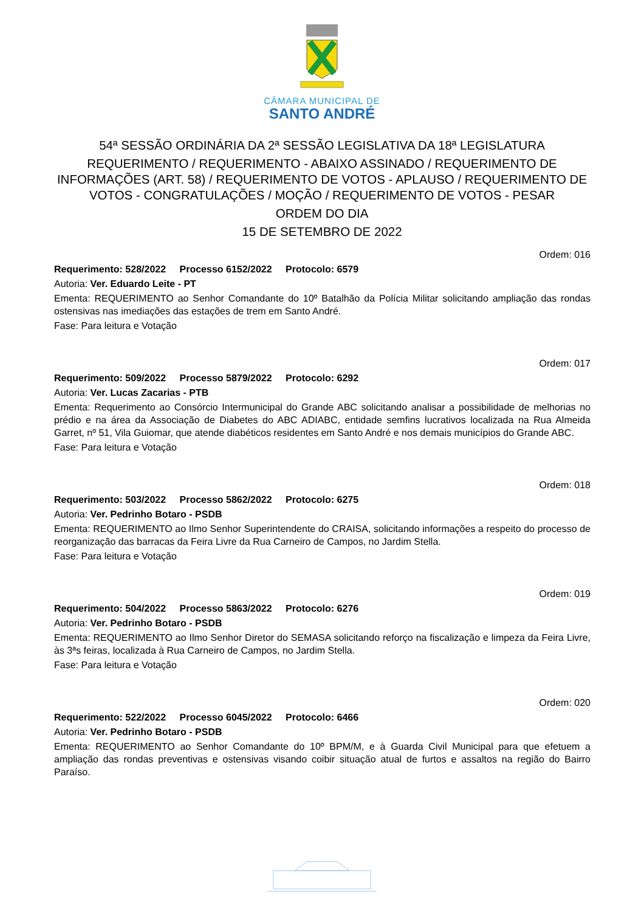CÂMARA MUNICIPAL DE
SANTO ANDRÉ
54ª SESSÃO ORDINÁRIA DA 2ª SESSÃO LEGISLATIVA DA 18ª LEGISLATURA
REQUERIMENTO / REQUERIMENTO - ABAIXO ASSINADO / REQUERIMENTO DE INFORMAÇÕES (ART. 58) / REQUERIMENTO DE VOTOS - APLAUSO / REQUERIMENTO DE VOTOS - CONGRATULAÇÕES / MOÇÃO / REQUERIMENTO DE VOTOS - PESAR
ORDEM DO DIA
15 DE SETEMBRO DE 2022
Ordem: 016
Requerimento: 528/2022 Processo 6152/2022 Protocolo: 6579
Autoria: Ver. Eduardo Leite - PT
Ementa: REQUERIMENTO ao Senhor Comandante do 10º Batalhão da Polícia Militar solicitando ampliação das rondas ostensivas nas imediações das estações de trem em Santo André.
Fase: Para leitura e Votação
Ordem: 017
Requerimento: 509/2022 Processo 5879/2022 Protocolo: 6292
Autoria: Ver. Lucas Zacarias - PTB
Ementa: Requerimento ao Consórcio Intermunicipal do Grande ABC solicitando analisar a possibilidade de melhorias no prédio e na área da Associação de Diabetes do ABC ADIABC, entidade semfins lucrativos localizada na Rua Almeida Garret, nº 51, Vila Guiomar, que atende diabéticos residentes em Santo André e nos demais municípios do Grande ABC.
Fase: Para leitura e Votação
Ordem: 018
Requerimento: 503/2022 Processo 5862/2022 Protocolo: 6275
Autoria: Ver. Pedrinho Botaro - PSDB
Ementa: REQUERIMENTO ao Ilmo Senhor Superintendente do CRAISA, solicitando informações a respeito do processo de reorganização das barracas da Feira Livre da Rua Carneiro de Campos, no Jardim Stella.
Fase: Para leitura e Votação
Ordem: 019
Requerimento: 504/2022 Processo 5863/2022 Protocolo: 6276
Autoria: Ver. Pedrinho Botaro - PSDB
Ementa: REQUERIMENTO ao Ilmo Senhor Diretor do SEMASA solicitando reforço na fiscalização e limpeza da Feira Livre, às 3ªs feiras, localizada à Rua Carneiro de Campos, no Jardim Stella.
Fase: Para leitura e Votação
Ordem: 020
Requerimento: 522/2022 Processo 6045/2022 Protocolo: 6466
Autoria: Ver. Pedrinho Botaro - PSDB
Ementa: REQUERIMENTO ao Senhor Comandante do 10º BPM/M, e à Guarda Civil Municipal para que efetuem a ampliação das rondas preventivas e ostensivas visando coibir situação atual de furtos e assaltos na região do Bairro Paraíso.